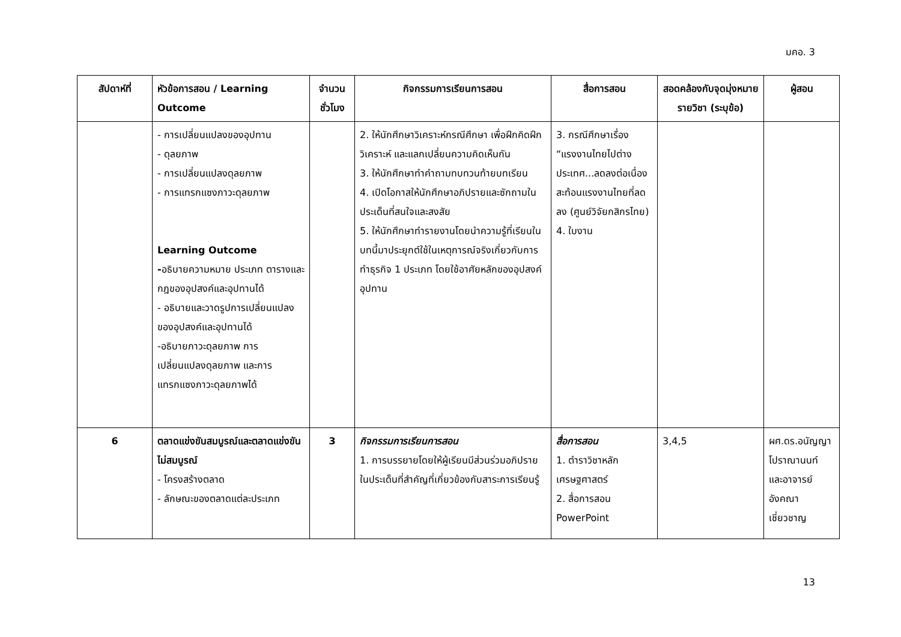มคอ. 3
| สัปดาห์ที่ | หัวข้อการสอน / Learning Outcome | จำนวนชั่วโมง | กิจกรรมการเรียนการสอน | สื่อการสอน | สอดคล้องกับจุดมุ่งหมายรายวิชา (ระบุข้อ) | ผู้สอน |
| --- | --- | --- | --- | --- | --- | --- |
| | - การเปลี่ยนแปลงของอุปทาน - ดุลยภาพ - การเปลี่ยนแปลงดุลยภาพ - การแทรกแซงภาวะดุลยภาพ Learning Outcome - อธิบายความหมาย ประเภท ตารางและกฎของอุปสงค์และอุปทานได้ - อธิบายและวาดรูปการเปลี่ยนแปลงของอุปสงค์และอุปทานได้ -อธิบายภาวะดุลยภาพ การเปลี่ยนแปลงดุลยภาพ และการแทรกแซงภาวะดุลยภาพได้ | | 2. ให้นักศึกษาวิเคราะห์กรณีศึกษา เพื่อฝึกคิดฝึกวิเคราะห์ และแลกเปลี่ยนความคิดเห็นกัน 3. ให้นักศึกษาทำคำถามทบทวนท้ายบทเรียน 4. เปิดโอกาสให้นักศึกษาอภิปรายและซักถามในประเด็นที่สนใจและสงสัย 5. ให้นักศึกษาทำรายงานโดยนำความรู้ที่เรียนในบทนี้มาประยุกต์ใช้ในเหตุการณ์จริงเกี่ยวกับการทำธุรกิจ 1 ประเภท โดยใช้อาศัยหลักของอุปสงค์อุปทาน | 3. กรณีศึกษาเรื่อง “แรงงานไทยไปต่างประเทศ...ลดลงต่อเนื่อง สะท้อนแรงงานไทยที่ลดลง (ศูนย์วิจัยกสิกรไทย) 4. ใบงาน | | |
| 6 | ตลาดแข่งขันสมบูรณ์และตลาดแข่งขันไม่สมบูรณ์ - โครงสร้างตลาด - ลักษณะของตลาดแต่ละประเภท | 3 | กิจกรรมการเรียนการสอน 1. การบรรยายโดยให้ผู้เรียนมีส่วนร่วมอภิปรายในประเด็นที่สำคัญที่เกี่ยวข้องกับสาระการเรียนรู้ | สื่อการสอน 1. ตำราวิชาหลักเศรษฐศาสตร์ 2. สื่อการสอน PowerPoint | 3,4,5 | ผศ.ดร.อนัญญา โปราณานนท์ และอาจารย์อังคณา เชี่ยวชาญ |
13